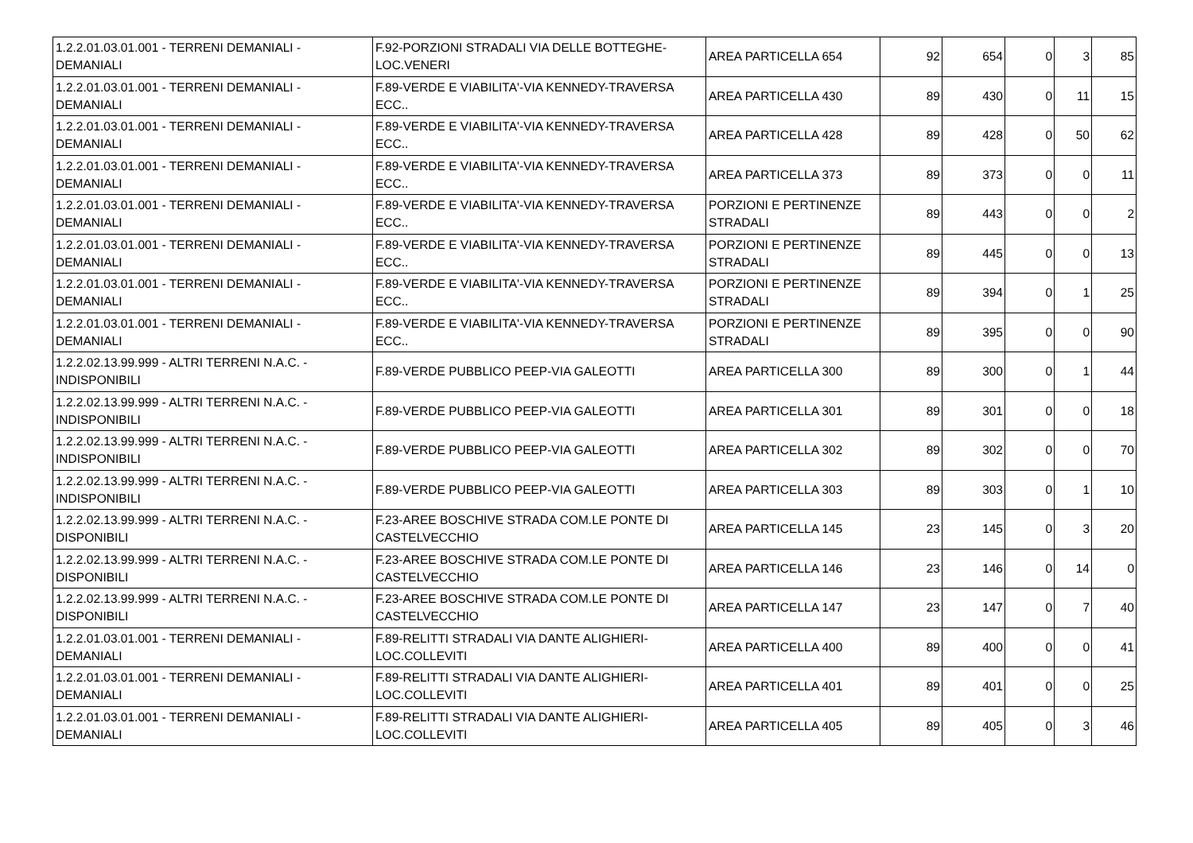| 1.2.2.01.03.01.001 - TERRENI DEMANIALI - DEMANIALI | F.92-PORZIONI STRADALI VIA DELLE BOTTEGHE-LOC.VENERI | AREA PARTICELLA 654 | 92 | 654 | 0 | 3 | 85 |
| 1.2.2.01.03.01.001 - TERRENI DEMANIALI - DEMANIALI | F.89-VERDE E VIABILITA'-VIA KENNEDY-TRAVERSA ECC.. | AREA PARTICELLA 430 | 89 | 430 | 0 | 11 | 15 |
| 1.2.2.01.03.01.001 - TERRENI DEMANIALI - DEMANIALI | F.89-VERDE E VIABILITA'-VIA KENNEDY-TRAVERSA ECC.. | AREA PARTICELLA 428 | 89 | 428 | 0 | 50 | 62 |
| 1.2.2.01.03.01.001 - TERRENI DEMANIALI - DEMANIALI | F.89-VERDE E VIABILITA'-VIA KENNEDY-TRAVERSA ECC.. | AREA PARTICELLA 373 | 89 | 373 | 0 | 0 | 11 |
| 1.2.2.01.03.01.001 - TERRENI DEMANIALI - DEMANIALI | F.89-VERDE E VIABILITA'-VIA KENNEDY-TRAVERSA ECC.. | PORZIONI E PERTINENZE STRADALI | 89 | 443 | 0 | 0 | 2 |
| 1.2.2.01.03.01.001 - TERRENI DEMANIALI - DEMANIALI | F.89-VERDE E VIABILITA'-VIA KENNEDY-TRAVERSA ECC.. | PORZIONI E PERTINENZE STRADALI | 89 | 445 | 0 | 0 | 13 |
| 1.2.2.01.03.01.001 - TERRENI DEMANIALI - DEMANIALI | F.89-VERDE E VIABILITA'-VIA KENNEDY-TRAVERSA ECC.. | PORZIONI E PERTINENZE STRADALI | 89 | 394 | 0 | 1 | 25 |
| 1.2.2.01.03.01.001 - TERRENI DEMANIALI - DEMANIALI | F.89-VERDE E VIABILITA'-VIA KENNEDY-TRAVERSA ECC.. | PORZIONI E PERTINENZE STRADALI | 89 | 395 | 0 | 0 | 90 |
| 1.2.2.02.13.99.999 - ALTRI TERRENI N.A.C. - INDISPONIBILI | F.89-VERDE PUBBLICO PEEP-VIA GALEOTTI | AREA PARTICELLA 300 | 89 | 300 | 0 | 1 | 44 |
| 1.2.2.02.13.99.999 - ALTRI TERRENI N.A.C. - INDISPONIBILI | F.89-VERDE PUBBLICO PEEP-VIA GALEOTTI | AREA PARTICELLA 301 | 89 | 301 | 0 | 0 | 18 |
| 1.2.2.02.13.99.999 - ALTRI TERRENI N.A.C. - INDISPONIBILI | F.89-VERDE PUBBLICO PEEP-VIA GALEOTTI | AREA PARTICELLA 302 | 89 | 302 | 0 | 0 | 70 |
| 1.2.2.02.13.99.999 - ALTRI TERRENI N.A.C. - INDISPONIBILI | F.89-VERDE PUBBLICO PEEP-VIA GALEOTTI | AREA PARTICELLA 303 | 89 | 303 | 0 | 1 | 10 |
| 1.2.2.02.13.99.999 - ALTRI TERRENI N.A.C. - DISPONIBILI | F.23-AREE BOSCHIVE STRADA COM.LE PONTE DI CASTELVECCHIO | AREA PARTICELLA 145 | 23 | 145 | 0 | 3 | 20 |
| 1.2.2.02.13.99.999 - ALTRI TERRENI N.A.C. - DISPONIBILI | F.23-AREE BOSCHIVE STRADA COM.LE PONTE DI CASTELVECCHIO | AREA PARTICELLA 146 | 23 | 146 | 0 | 14 | 0 |
| 1.2.2.02.13.99.999 - ALTRI TERRENI N.A.C. - DISPONIBILI | F.23-AREE BOSCHIVE STRADA COM.LE PONTE DI CASTELVECCHIO | AREA PARTICELLA 147 | 23 | 147 | 0 | 7 | 40 |
| 1.2.2.01.03.01.001 - TERRENI DEMANIALI - DEMANIALI | F.89-RELITTI STRADALI VIA DANTE ALIGHIERI-LOC.COLLEVITI | AREA PARTICELLA 400 | 89 | 400 | 0 | 0 | 41 |
| 1.2.2.01.03.01.001 - TERRENI DEMANIALI - DEMANIALI | F.89-RELITTI STRADALI VIA DANTE ALIGHIERI-LOC.COLLEVITI | AREA PARTICELLA 401 | 89 | 401 | 0 | 0 | 25 |
| 1.2.2.01.03.01.001 - TERRENI DEMANIALI - DEMANIALI | F.89-RELITTI STRADALI VIA DANTE ALIGHIERI-LOC.COLLEVITI | AREA PARTICELLA 405 | 89 | 405 | 0 | 3 | 46 |